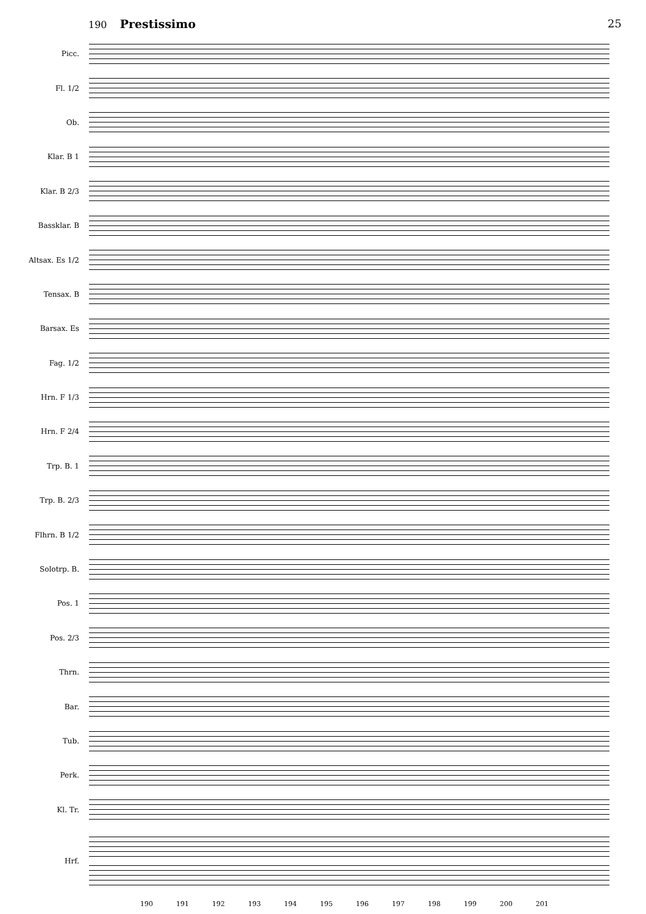190 Prestissimo 25
Picc.
Fl. 1/2
Ob.
Klar. B 1
Klar. B 2/3
Bassklar. B
Altsax. Es 1/2
Tensax. B
Barsax. Es
Fag. 1/2
Hrn. F 1/3
Hrn. F 2/4
Trp. B. 1
Trp. B. 2/3
Flhrn. B 1/2
Solotrp. B.
Pos. 1
Pos. 2/3
Thrn.
Bar.
Tub.
Perk.
Kl. Tr.
Hrf.
190 191 192 193 194 195 196 197 198 199 200 201